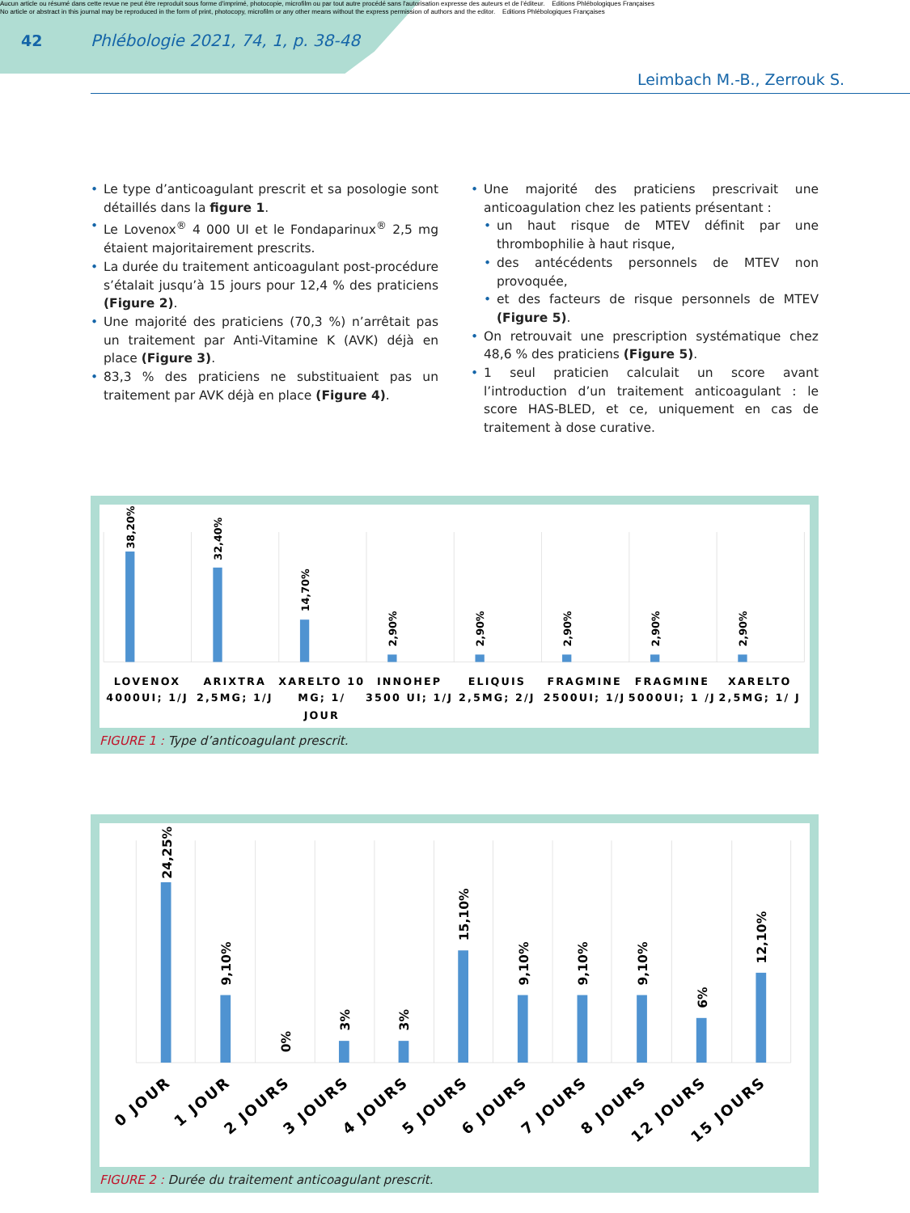Aucun article ou résumé dans cette revue ne peut être reproduit sous forme d'imprimé, photocopie, microfilm ou par tout autre procédé sans l'autorisation expresse des auteurs et de l'éditeur. Editions Phlébologiques Françaises
No article or abstract in this journal may be reproduced in the form of print, photocopy, microfilm or any other means without the express permission of authors and the editor. Editions Phlébologiques Françaises
42
Phlébologie 2021, 74, 1, p. 38-48
Leimbach M.-B., Zerrouk S.
• Le type d’anticoagulant prescrit et sa posologie sont détaillés dans la figure 1.
• Le Lovenox<sup>®</sup> 4 000 UI et le Fondaparinux<sup>®</sup> 2,5 mg étaient majoritairement prescrits.
• La durée du traitement anticoagulant post-procédure s’étalait jusqu’à 15 jours pour 12,4 % des praticiens (Figure 2).
• Une majorité des praticiens (70,3 %) n’arrêtait pas un traitement par Anti-Vitamine K (AVK) déjà en place (Figure 3).
• 83,3 % des praticiens ne substituaient pas un traitement par AVK déjà en place (Figure 4).
• Une majorité des praticiens prescrivait une anticoagulation chez les patients présentant :
• un haut risque de MTEV définit par une thrombophilie à haut risque,
• des antécédents personnels de MTEV non provoquée,
• et des facteurs de risque personnels de MTEV (Figure 5).
• On retrouvait une prescription systématique chez 48,6 % des praticiens (Figure 5).
• 1 seul praticien calculait un score avant l’introduction d’un traitement anticoagulant : le score HAS-BLED, et ce, uniquement en cas de traitement à dose curative.
38,20%
32,40%
14,70%
2,90%
2,90%
2,90%
2,90%
2,90%
LOVENOX
4000UI; 1/J
ARIXTRA
2,5MG; 1/J
XARELTO 10
MG; 1/
JOUR
INNOHEP
3500 UI; 1/J
ELIQUIS
2,5MG; 2/J
FRAGMINE
2500UI; 1/J
FRAGMINE
5000UI; 1 /J
XARELTO
2,5MG; 1/ J
FIGURE 1 : Type d’anticoagulant prescrit.
24,25%
9,10%
0%
3%
3%
15,10%
9,10%
9,10%
9,10%
6%
12,10%
0 JOUR
1 JOUR
2 JOURS
3 JOURS
4 JOURS
5 JOURS
6 JOURS
7 JOURS
8 JOURS
12 JOURS
15 JOURS
FIGURE 2 : Durée du traitement anticoagulant prescrit.